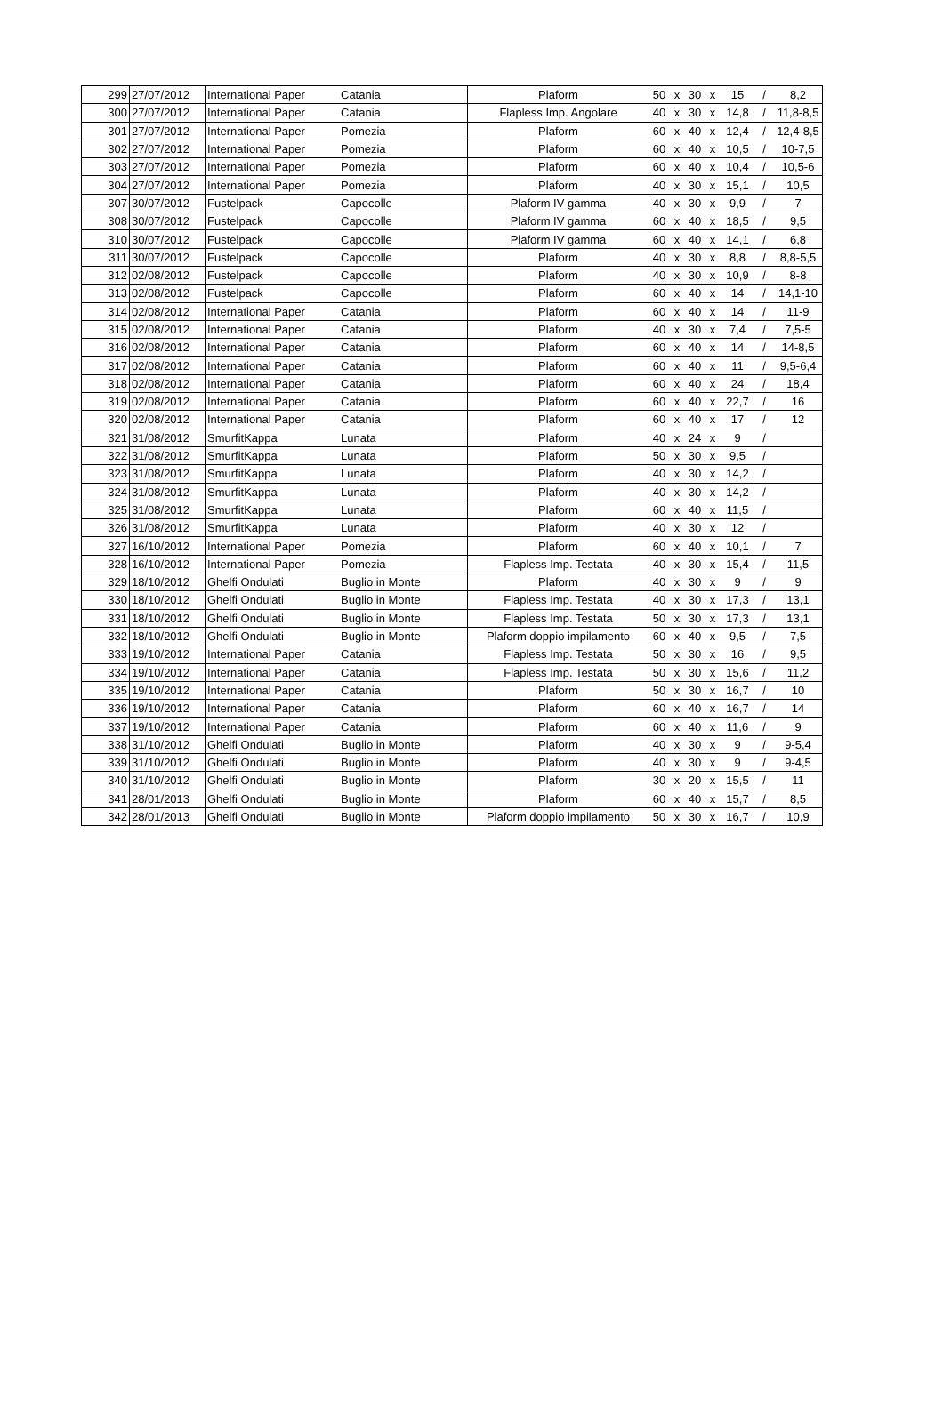| 299 | 27/07/2012 | International Paper | Catania | Plaform | 50 | x | 30 | x | 15 | / | 8,2 |
| 300 | 27/07/2012 | International Paper | Catania | Flapless Imp. Angolare | 40 | x | 30 | x | 14,8 | / | 11,8-8,5 |
| 301 | 27/07/2012 | International Paper | Pomezia | Plaform | 60 | x | 40 | x | 12,4 | / | 12,4-8,5 |
| 302 | 27/07/2012 | International Paper | Pomezia | Plaform | 60 | x | 40 | x | 10,5 | / | 10-7,5 |
| 303 | 27/07/2012 | International Paper | Pomezia | Plaform | 60 | x | 40 | x | 10,4 | / | 10,5-6 |
| 304 | 27/07/2012 | International Paper | Pomezia | Plaform | 40 | x | 30 | x | 15,1 | / | 10,5 |
| 307 | 30/07/2012 | Fustelpack | Capocolle | Plaform IV gamma | 40 | x | 30 | x | 9,9 | / | 7 |
| 308 | 30/07/2012 | Fustelpack | Capocolle | Plaform IV gamma | 60 | x | 40 | x | 18,5 | / | 9,5 |
| 310 | 30/07/2012 | Fustelpack | Capocolle | Plaform IV gamma | 60 | x | 40 | x | 14,1 | / | 6,8 |
| 311 | 30/07/2012 | Fustelpack | Capocolle | Plaform | 40 | x | 30 | x | 8,8 | / | 8,8-5,5 |
| 312 | 02/08/2012 | Fustelpack | Capocolle | Plaform | 40 | x | 30 | x | 10,9 | / | 8-8 |
| 313 | 02/08/2012 | Fustelpack | Capocolle | Plaform | 60 | x | 40 | x | 14 | / | 14,1-10 |
| 314 | 02/08/2012 | International Paper | Catania | Plaform | 60 | x | 40 | x | 14 | / | 11-9 |
| 315 | 02/08/2012 | International Paper | Catania | Plaform | 40 | x | 30 | x | 7,4 | / | 7,5-5 |
| 316 | 02/08/2012 | International Paper | Catania | Plaform | 60 | x | 40 | x | 14 | / | 14-8,5 |
| 317 | 02/08/2012 | International Paper | Catania | Plaform | 60 | x | 40 | x | 11 | / | 9,5-6,4 |
| 318 | 02/08/2012 | International Paper | Catania | Plaform | 60 | x | 40 | x | 24 | / | 18,4 |
| 319 | 02/08/2012 | International Paper | Catania | Plaform | 60 | x | 40 | x | 22,7 | / | 16 |
| 320 | 02/08/2012 | International Paper | Catania | Plaform | 60 | x | 40 | x | 17 | / | 12 |
| 321 | 31/08/2012 | SmurfitKappa | Lunata | Plaform | 40 | x | 24 | x | 9 | / | |
| 322 | 31/08/2012 | SmurfitKappa | Lunata | Plaform | 50 | x | 30 | x | 9,5 | / | |
| 323 | 31/08/2012 | SmurfitKappa | Lunata | Plaform | 40 | x | 30 | x | 14,2 | / | |
| 324 | 31/08/2012 | SmurfitKappa | Lunata | Plaform | 40 | x | 30 | x | 14,2 | / | |
| 325 | 31/08/2012 | SmurfitKappa | Lunata | Plaform | 60 | x | 40 | x | 11,5 | / | |
| 326 | 31/08/2012 | SmurfitKappa | Lunata | Plaform | 40 | x | 30 | x | 12 | / | |
| 327 | 16/10/2012 | International Paper | Pomezia | Plaform | 60 | x | 40 | x | 10,1 | / | 7 |
| 328 | 16/10/2012 | International Paper | Pomezia | Flapless Imp. Testata | 40 | x | 30 | x | 15,4 | / | 11,5 |
| 329 | 18/10/2012 | Ghelfi Ondulati | Buglio in Monte | Plaform | 40 | x | 30 | x | 9 | / | 9 |
| 330 | 18/10/2012 | Ghelfi Ondulati | Buglio in Monte | Flapless Imp. Testata | 40 | x | 30 | x | 17,3 | / | 13,1 |
| 331 | 18/10/2012 | Ghelfi Ondulati | Buglio in Monte | Flapless Imp. Testata | 50 | x | 30 | x | 17,3 | / | 13,1 |
| 332 | 18/10/2012 | Ghelfi Ondulati | Buglio in Monte | Plaform doppio impilamento | 60 | x | 40 | x | 9,5 | / | 7,5 |
| 333 | 19/10/2012 | International Paper | Catania | Flapless Imp. Testata | 50 | x | 30 | x | 16 | / | 9,5 |
| 334 | 19/10/2012 | International Paper | Catania | Flapless Imp. Testata | 50 | x | 30 | x | 15,6 | / | 11,2 |
| 335 | 19/10/2012 | International Paper | Catania | Plaform | 50 | x | 30 | x | 16,7 | / | 10 |
| 336 | 19/10/2012 | International Paper | Catania | Plaform | 60 | x | 40 | x | 16,7 | / | 14 |
| 337 | 19/10/2012 | International Paper | Catania | Plaform | 60 | x | 40 | x | 11,6 | / | 9 |
| 338 | 31/10/2012 | Ghelfi Ondulati | Buglio in Monte | Plaform | 40 | x | 30 | x | 9 | / | 9-5,4 |
| 339 | 31/10/2012 | Ghelfi Ondulati | Buglio in Monte | Plaform | 40 | x | 30 | x | 9 | / | 9-4,5 |
| 340 | 31/10/2012 | Ghelfi Ondulati | Buglio in Monte | Plaform | 30 | x | 20 | x | 15,5 | / | 11 |
| 341 | 28/01/2013 | Ghelfi Ondulati | Buglio in Monte | Plaform | 60 | x | 40 | x | 15,7 | / | 8,5 |
| 342 | 28/01/2013 | Ghelfi Ondulati | Buglio in Monte | Plaform doppio impilamento | 50 | x | 30 | x | 16,7 | / | 10,9 |